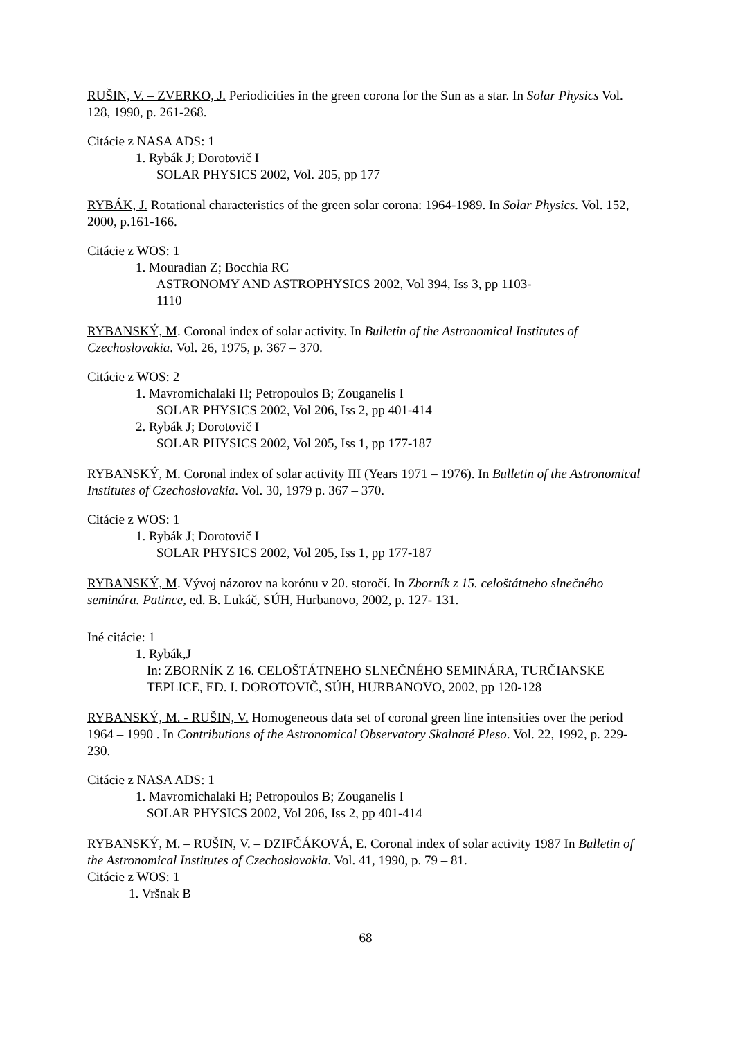RUŠIN, V. – ZVERKO, J. Periodicities in the green corona for the Sun as a star. In Solar Physics Vol. 128, 1990, p. 261-268.
Citácie z NASA ADS: 1
1. Rybák J; Dorotovič I
SOLAR PHYSICS 2002, Vol. 205, pp 177
RYBÁK, J. Rotational characteristics of the green solar corona: 1964-1989. In Solar Physics. Vol. 152, 2000, p.161-166.
Citácie z WOS: 1
1. Mouradian Z; Bocchia RC
ASTRONOMY AND ASTROPHYSICS 2002, Vol 394, Iss 3, pp 1103-
1110
RYBANSKÝ, M. Coronal index of solar activity. In Bulletin of the Astronomical Institutes of Czechoslovakia. Vol. 26, 1975, p. 367 – 370.
Citácie z WOS: 2
1. Mavromichalaki H; Petropoulos B; Zouganelis I
SOLAR PHYSICS 2002, Vol 206, Iss 2, pp 401-414
2. Rybák J; Dorotovič I
SOLAR PHYSICS 2002, Vol 205, Iss 1, pp 177-187
RYBANSKÝ, M. Coronal index of solar activity III (Years 1971 – 1976). In Bulletin of the Astronomical Institutes of Czechoslovakia. Vol. 30, 1979 p. 367 – 370.
Citácie z WOS: 1
1. Rybák J; Dorotovič I
SOLAR PHYSICS 2002, Vol 205, Iss 1, pp 177-187
RYBANSKÝ, M. Vývoj názorov na korónu v 20. storočí. In Zborník z 15. celoštátneho slnečného seminára. Patince, ed. B. Lukáč, SÚH, Hurbanovo, 2002, p. 127- 131.
Iné citácie: 1
1. Rybák,J
In: ZBORNÍK Z 16. CELOŠTÁTNEHO SLNEČNÉHO SEMINÁRA, TURČIANSKE TEPLICE, ED. I. DOROTOVIČ, SÚH, HURBANOVO, 2002, pp 120-128
RYBANSKÝ, M. - RUŠIN, V. Homogeneous data set of coronal green line intensities over the period 1964 – 1990 . In Contributions of the Astronomical Observatory Skalnaté Pleso. Vol. 22, 1992, p. 229-230.
Citácie z NASA ADS: 1
1. Mavromichalaki H; Petropoulos B; Zouganelis I
SOLAR PHYSICS 2002, Vol 206, Iss 2, pp 401-414
RYBANSKÝ, M. – RUŠIN, V. – DZIFČÁKOVÁ, E. Coronal index of solar activity 1987 In Bulletin of the Astronomical Institutes of Czechoslovakia. Vol. 41, 1990, p. 79 – 81.
Citácie z WOS: 1
1. Vršnak B
68